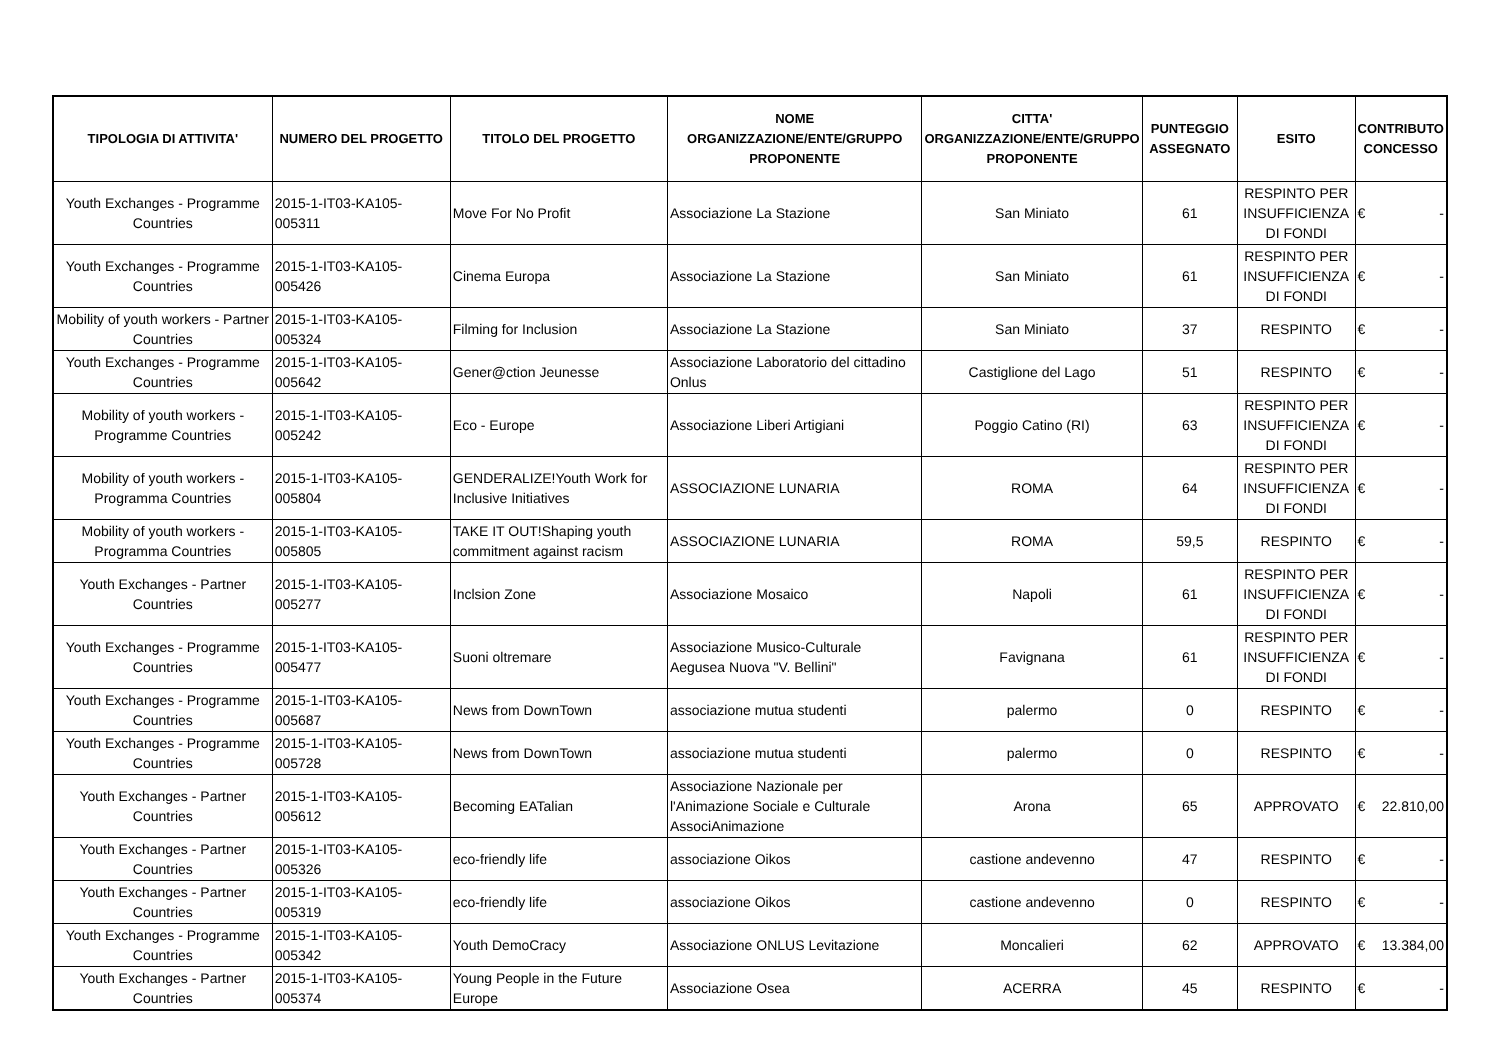| TIPOLOGIA DI ATTIVITA' | NUMERO DEL PROGETTO | TITOLO DEL PROGETTO | NOME ORGANIZZAZIONE/ENTE/GRUPPO PROPONENTE | CITTA' ORGANIZZAZIONE/ENTE/GRUPPO PROPONENTE | PUNTEGGIO ASSEGNATO | ESITO | CONTRIBUTO CONCESSO |
| --- | --- | --- | --- | --- | --- | --- | --- |
| Youth Exchanges - Programme Countries | 2015-1-IT03-KA105-005311 | Move For No Profit | Associazione La Stazione | San Miniato | 61 | RESPINTO PER INSUFFICIENZA DI FONDI | € - |
| Youth Exchanges - Programme Countries | 2015-1-IT03-KA105-005426 | Cinema Europa | Associazione La Stazione | San Miniato | 61 | RESPINTO PER INSUFFICIENZA DI FONDI | € - |
| Mobility of youth workers - Partner Countries | 2015-1-IT03-KA105-005324 | Filming for Inclusion | Associazione La Stazione | San Miniato | 37 | RESPINTO | € - |
| Youth Exchanges - Programme Countries | 2015-1-IT03-KA105-005642 | Gener@ction Jeunesse | Associazione Laboratorio del cittadino Onlus | Castiglione del Lago | 51 | RESPINTO | € - |
| Mobility of youth workers - Programme Countries | 2015-1-IT03-KA105-005242 | Eco - Europe | Associazione Liberi Artigiani | Poggio Catino (RI) | 63 | RESPINTO PER INSUFFICIENZA DI FONDI | € - |
| Mobility of youth workers - Programma Countries | 2015-1-IT03-KA105-005804 | GENDERALIZE!Youth Work for Inclusive Initiatives | ASSOCIAZIONE LUNARIA | ROMA | 64 | RESPINTO PER INSUFFICIENZA DI FONDI | € - |
| Mobility of youth workers - Programma Countries | 2015-1-IT03-KA105-005805 | TAKE IT OUT!Shaping youth commitment against racism | ASSOCIAZIONE LUNARIA | ROMA | 59,5 | RESPINTO | € - |
| Youth Exchanges - Partner Countries | 2015-1-IT03-KA105-005277 | Inclsion Zone | Associazione Mosaico | Napoli | 61 | RESPINTO PER INSUFFICIENZA DI FONDI | € - |
| Youth Exchanges - Programme Countries | 2015-1-IT03-KA105-005477 | Suoni oltremare | Associazione Musico-Culturale Aegusea Nuova "V. Bellini" | Favignana | 61 | RESPINTO PER INSUFFICIENZA DI FONDI | € - |
| Youth Exchanges - Programme Countries | 2015-1-IT03-KA105-005687 | News from DownTown | associazione mutua studenti | palermo | 0 | RESPINTO | € - |
| Youth Exchanges - Programme Countries | 2015-1-IT03-KA105-005728 | News from DownTown | associazione mutua studenti | palermo | 0 | RESPINTO | € - |
| Youth Exchanges - Partner Countries | 2015-1-IT03-KA105-005612 | Becoming EATalian | Associazione Nazionale per l'Animazione Sociale e Culturale AssociAnimazione | Arona | 65 | APPROVATO | € 22.810,00 |
| Youth Exchanges - Partner Countries | 2015-1-IT03-KA105-005326 | eco-friendly life | associazione Oikos | castione andevenno | 47 | RESPINTO | € - |
| Youth Exchanges - Partner Countries | 2015-1-IT03-KA105-005319 | eco-friendly life | associazione Oikos | castione andevenno | 0 | RESPINTO | € - |
| Youth Exchanges - Programme Countries | 2015-1-IT03-KA105-005342 | Youth DemoCracy | Associazione ONLUS Levitazione | Moncalieri | 62 | APPROVATO | € 13.384,00 |
| Youth Exchanges - Partner Countries | 2015-1-IT03-KA105-005374 | Young People in the Future Europe | Associazione Osea | ACERRA | 45 | RESPINTO | € - |